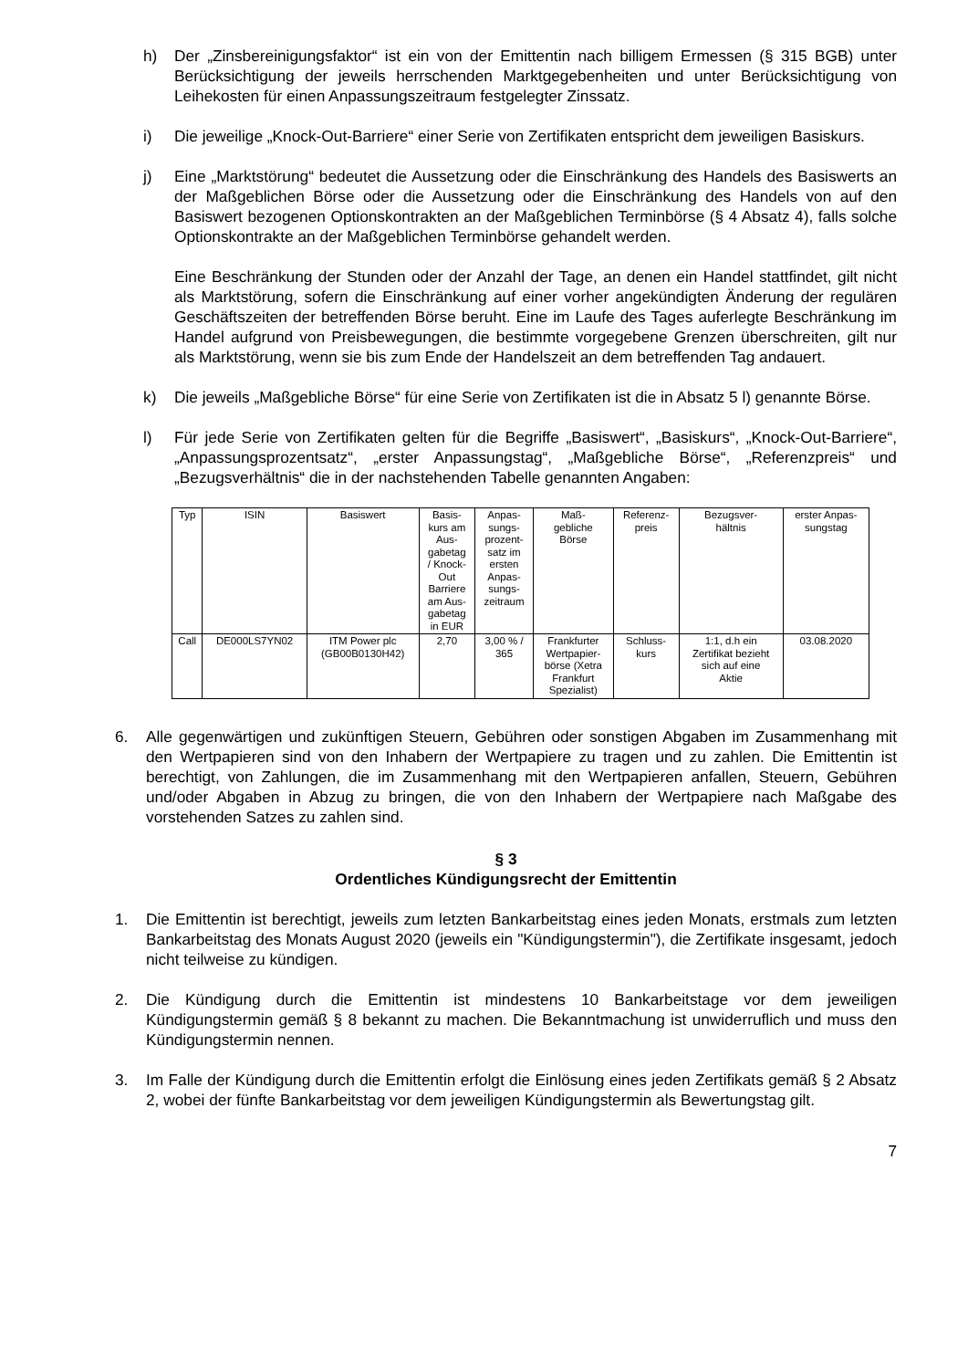h) Der „Zinsbereinigungsfaktor“ ist ein von der Emittentin nach billigem Ermessen (§ 315 BGB) unter Berücksichtigung der jeweils herrschenden Marktgegebenheiten und unter Berücksichtigung von Leihekosten für einen Anpassungszeitraum festgelegter Zinssatz.
i) Die jeweilige „Knock-Out-Barriere“ einer Serie von Zertifikaten entspricht dem jeweiligen Basiskurs.
j) Eine „Marktstörung“ bedeutet die Aussetzung oder die Einschränkung des Handels des Basiswerts an der Maßgeblichen Börse oder die Aussetzung oder die Einschränkung des Handels von auf den Basiswert bezogenen Optionskontrakten an der Maßgeblichen Terminbörse (§ 4 Absatz 4), falls solche Optionskontrakte an der Maßgeblichen Terminbörse gehandelt werden.
Eine Beschränkung der Stunden oder der Anzahl der Tage, an denen ein Handel stattfindet, gilt nicht als Marktstörung, sofern die Einschränkung auf einer vorher angekündigten Änderung der regulären Geschäftszeiten der betreffenden Börse beruht. Eine im Laufe des Tages auferlegte Beschränkung im Handel aufgrund von Preisbewegungen, die bestimmte vorgegebene Grenzen überschreiten, gilt nur als Marktstörung, wenn sie bis zum Ende der Handelszeit an dem betreffenden Tag andauert.
k) Die jeweils „Maßgebliche Börse“ für eine Serie von Zertifikaten ist die in Absatz 5 l) genannte Börse.
l) Für jede Serie von Zertifikaten gelten für die Begriffe „Basiswert“, „Basiskurs“, „Knock-Out-Barriere“, „Anpassungsprozentsatz“, „erster Anpassungstag“, „Maßgebliche Börse“, „Referenzpreis“ und „Bezugsverhältnis“ die in der nachstehenden Tabelle genannten Angaben:
| Typ | ISIN | Basiswert | Basis- kurs am Aus- gabetag / Knock- Out Barriere am Aus- gabetag in EUR | Anpas- sungs- prozent- satz im ersten Anpas- sungs- zeitraum | Maß- gebliche Börse | Referenz- preis | Bezugsver- hältnis | erster Anpas- sungstag |
| --- | --- | --- | --- | --- | --- | --- | --- | --- |
| Call | DE000LS7YN02 | ITM Power plc (GB00B0130H42) | 2,70 | 3,00 % / 365 | Frankfurter Wertpapier- börse (Xetra Frankfurt Spezialist) | Schluss- kurs | 1:1, d.h ein Zertifikat bezieht sich auf eine Aktie | 03.08.2020 |
6. Alle gegenwärtigen und zukünftigen Steuern, Gebühren oder sonstigen Abgaben im Zusammenhang mit den Wertpapieren sind von den Inhabern der Wertpapiere zu tragen und zu zahlen. Die Emittentin ist berechtigt, von Zahlungen, die im Zusammenhang mit den Wertpapieren anfallen, Steuern, Gebühren und/oder Abgaben in Abzug zu bringen, die von den Inhabern der Wertpapiere nach Maßgabe des vorstehenden Satzes zu zahlen sind.
§ 3
Ordentliches Kündigungsrecht der Emittentin
1. Die Emittentin ist berechtigt, jeweils zum letzten Bankarbeitstag eines jeden Monats, erstmals zum letzten Bankarbeitstag des Monats August 2020 (jeweils ein "Kündigungstermin"), die Zertifikate insgesamt, jedoch nicht teilweise zu kündigen.
2. Die Kündigung durch die Emittentin ist mindestens 10 Bankarbeitstage vor dem jeweiligen Kündigungstermin gemäß § 8 bekannt zu machen. Die Bekanntmachung ist unwiderruflich und muss den Kündigungstermin nennen.
3. Im Falle der Kündigung durch die Emittentin erfolgt die Einlösung eines jeden Zertifikats gemäß § 2 Absatz 2, wobei der fünfte Bankarbeitstag vor dem jeweiligen Kündigungstermin als Bewertungstag gilt.
7